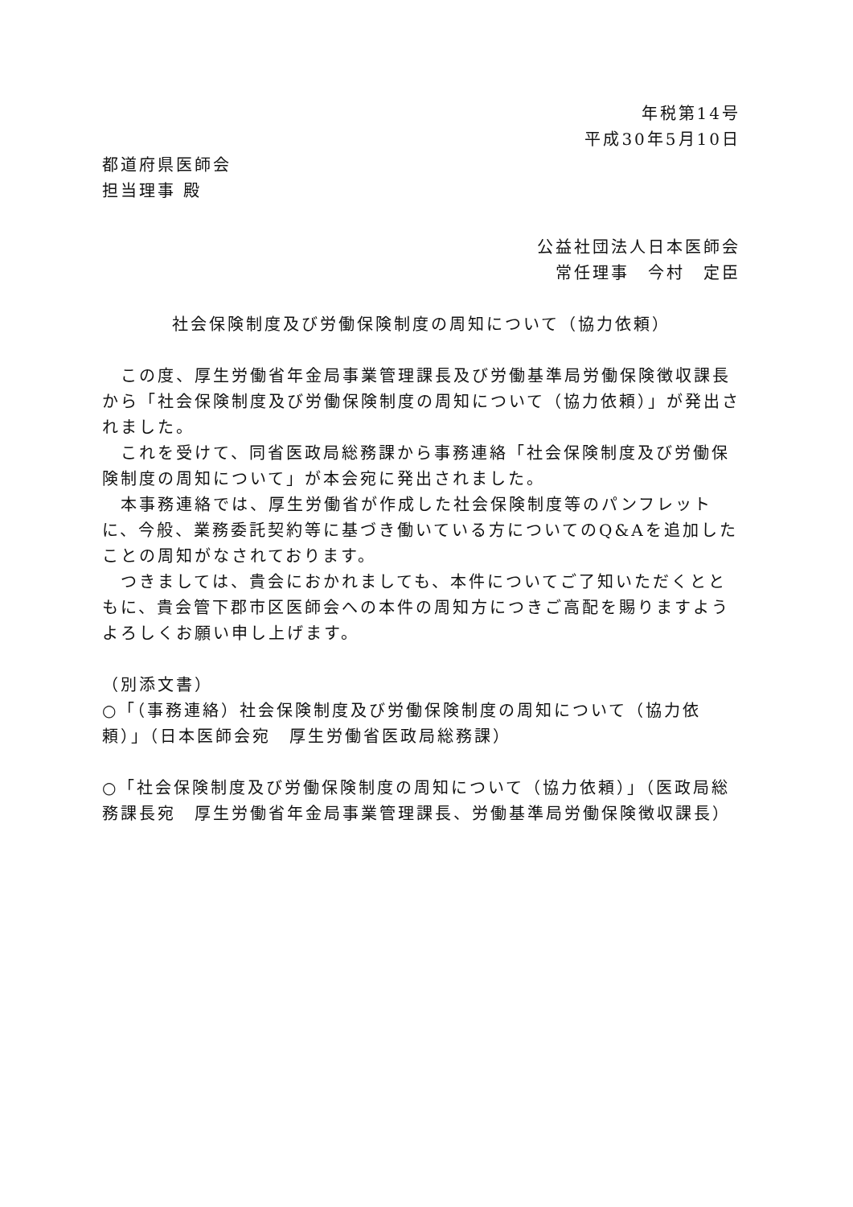年税第14号
平成30年5月10日
都道府県医師会
担当理事 殿
公益社団法人日本医師会
常任理事　今村　定臣
社会保険制度及び労働保険制度の周知について（協力依頼）
　この度、厚生労働省年金局事業管理課長及び労働基準局労働保険徴収課長から「社会保険制度及び労働保険制度の周知について（協力依頼）」が発出されました。
　これを受けて、同省医政局総務課から事務連絡「社会保険制度及び労働保険制度の周知について」が本会宛に発出されました。
　本事務連絡では、厚生労働省が作成した社会保険制度等のパンフレットに、今般、業務委託契約等に基づき働いている方についてのQ&Aを追加したことの周知がなされております。
　つきましては、貴会におかれましても、本件についてご了知いただくとともに、貴会管下郡市区医師会への本件の周知方につきご高配を賜りますようよろしくお願い申し上げます。
（別添文書）
○「（事務連絡）社会保険制度及び労働保険制度の周知について（協力依頼）」（日本医師会宛　厚生労働省医政局総務課）
○「社会保険制度及び労働保険制度の周知について（協力依頼）」（医政局総務課長宛　厚生労働省年金局事業管理課長、労働基準局労働保険徴収課長）